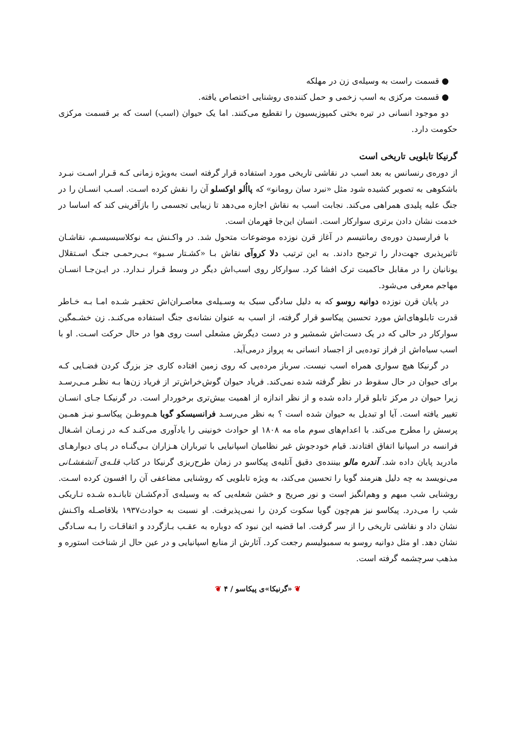● قسمت راست به وسیله‌ی زن در مهلکه
● قسمت مرکزی به اسب زخمی و حمل کننده‌ی روشنایی اختصاص یافته.
دو موجود انسانی در تیره بختی کمپوزیسیون را تقطیع می‌کنند. اما یک حیوان (اسب) است که بر قسمت مرکزی حکومت دارد.
گرنیکا تابلویی تاریخی است
از دوره‌ی رنسانس به بعد اسب در نقاشی تاریخی مورد استفاده قرار گرفته است به‌ویژه زمانی کـه قـرار اسـت نبـرد باشکوهی به تصویر کشیده شود مثل «نبرد سان رومانو» که پااُلو اوکسلو آن را نقش کرده اسـت. اسـب انسـان را در جنگ علیه پلیدی همراهی می‌کند. نجابت اسب به نقاش اجازه می‌دهد تا زیبایی تجسمی را بازآفرینی کند که اساسا در خدمت نشان دادن برتری سوارکار است. انسان این‌جا قهرمان است.
با فرارسیدن دوره‌ی رمانتیسم در آغاز قرن نوزده موضوعات متحول شد. در واکـنش بـه نوکلاسیسیسـم، نقاشـان تاثیرپذیری جهت‌دار را ترجیح دادند. به این ترتیب دلا کروآی نقاش بـا «کشـتار سـیو» بـی‌رحمـی جنـگ اسـتقلال یونانیان را در مقابل حاکمیت ترک افشا کرد. سوارکار روی اسب‌اش دیگر در وسط قـرار نـدارد. در ایـن‌جـا انسـان مهاجم معرفی می‌شود.
در پایان قرن نوزده دوانیه روسو که به دلیل سادگی سبک به وسـیله‌ی معاصـران‌اش تحقیـر شـده امـا بـه خـاطر قدرت تابلوهای‌اش مورد تحسین پیکاسو قرار گرفته، از اسب به عنوان نشانه‌ی جنگ استفاده می‌کنـد. زن خشـمگین سوارکار در حالی که در یک دست‌اش شمشیر و در دست دیگرش مشعلی است روی هوا در حال حرکت اسـت. او با اسب سیاه‌اش از فراز توده‌یی از اجساد انسانی به پرواز درمی‌آید.
در گرنیکا هیچ سواری همراه اسب نیست. سرباز مرده‌یی که روی زمین افتاده کاری جز بزرگ کردن فضـایی کـه برای حیوان در حال سقوط در نظر گرفته شده نمی‌کند. فریاد حیوان گوش‌خراش‌تر از فریاد زن‌ها بـه نظـر مـی‌رسـد زیرا حیوان در مرکز تابلو قرار داده شده و از نظر اندازه از اهمیت بیش‌تری برخوردار است. در گرنیکـا جـای انسـان تغییر یافته است. آیا او تبدیل به حیوان شده است ؟ به نظر می‌رسـد فرانسیسکو گویا هـم‌وطـن پیکاسـو نیـز همـین پرسش را مطرح می‌کند. با اعدام‌های سوم ماه مه ۱۸۰۸ او حوادث خونینی را یادآوری می‌کنـد کـه در زمـان اشـغال فرانسه در اسپانیا اتفاق افتادند. قیام خودجوش غیر نظامیان اسپانیایی با تیرباران هـزاران بـی‌گنـاه در پـای دیوارهـای مادرید پایان داده شد. آندره مالو بیننده‌ی دقیق آتلیه‌ی پیکاسو در زمان طرح‌ریزی گرنیکا در کتاب قلـه‌ی آتشفشـانی می‌نویسد به چه دلیل هنرمند گویا را تحسین می‌کند، به ویژه تابلویی که روشنایی مضاعفی آن را افسون کرده اسـت. روشنایی شب مبهم و وهم‌انگیز است و نور صریح و خشن شعله‌یی که به وسیله‌ی آدم‌کشـان تابانـده شـده تـاریکی شب را می‌درد. پیکاسو نیز هم‌چون گویا سکوت کردن را نمی‌پذیرفت. او نسبت به حوادث۱۹۳۷ بلافاصـله واکـنش نشان داد و نقاشی تاریخی را از سر گرفت. اما قضیه این نبود که دوباره به عقـب بـازگردد و اتفاقـات را بـه سـادگی نشان دهد. او مثل دوانیه روسو به سمبولیسم رجعت کرد. آثارش از منابع اسپانیایی و در عین حال از شناخت استوره و مذهب سرچشمه گرفته است.
❦ «گرنیکا»ی پیکاسو / ۴ ❦